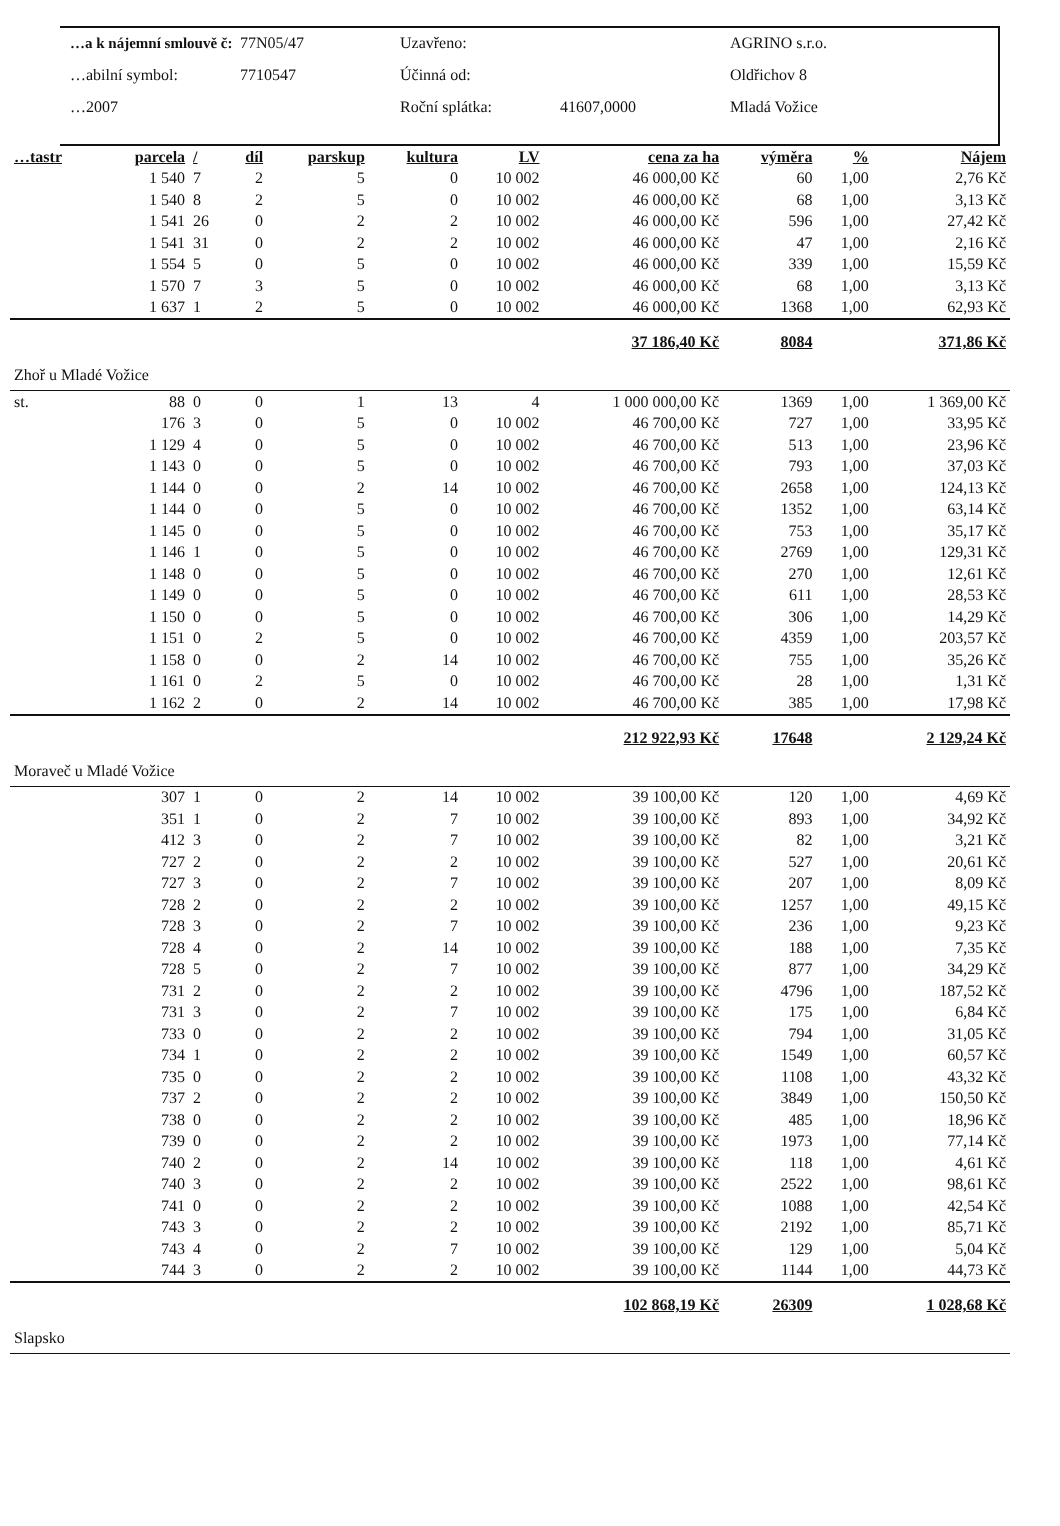…a k nájemní smlouvě č:
77N05/47
Uzavřeno:
AGRINO s.r.o.
…abilní symbol:
7710547
Účinná od:
Oldřichov 8
…2007
Roční splátka:
41607,0000
Mladá Vožice
| …tastr | parcela | / | díl | parskup | kultura | LV | cena za ha | výměra | % | Nájem |
| --- | --- | --- | --- | --- | --- | --- | --- | --- | --- | --- |
| | 1 540 | 7 | 2 | 5 | 0 | 10 002 | 46 000,00 Kč | 60 | 1,00 | 2,76 Kč |
| | 1 540 | 8 | 2 | 5 | 0 | 10 002 | 46 000,00 Kč | 68 | 1,00 | 3,13 Kč |
| | 1 541 | 26 | 0 | 2 | 2 | 10 002 | 46 000,00 Kč | 596 | 1,00 | 27,42 Kč |
| | 1 541 | 31 | 0 | 2 | 2 | 10 002 | 46 000,00 Kč | 47 | 1,00 | 2,16 Kč |
| | 1 554 | 5 | 0 | 5 | 0 | 10 002 | 46 000,00 Kč | 339 | 1,00 | 15,59 Kč |
| | 1 570 | 7 | 3 | 5 | 0 | 10 002 | 46 000,00 Kč | 68 | 1,00 | 3,13 Kč |
| | 1 637 | 1 | 2 | 5 | 0 | 10 002 | 46 000,00 Kč | 1368 | 1,00 | 62,93 Kč |
| | | | | | | | 37 186,40 Kč | 8084 | | 371,86 Kč |
| Zhoř u Mladé Vožice | | | | | | | | | | |
| st. | 88 | 0 | 0 | 1 | 13 | 4 | 1 000 000,00 Kč | 1369 | 1,00 | 1 369,00 Kč |
| | 176 | 3 | 0 | 5 | 0 | 10 002 | 46 700,00 Kč | 727 | 1,00 | 33,95 Kč |
| | 1 129 | 4 | 0 | 5 | 0 | 10 002 | 46 700,00 Kč | 513 | 1,00 | 23,96 Kč |
| | 1 143 | 0 | 0 | 5 | 0 | 10 002 | 46 700,00 Kč | 793 | 1,00 | 37,03 Kč |
| | 1 144 | 0 | 0 | 2 | 14 | 10 002 | 46 700,00 Kč | 2658 | 1,00 | 124,13 Kč |
| | 1 144 | 0 | 0 | 5 | 0 | 10 002 | 46 700,00 Kč | 1352 | 1,00 | 63,14 Kč |
| | 1 145 | 0 | 0 | 5 | 0 | 10 002 | 46 700,00 Kč | 753 | 1,00 | 35,17 Kč |
| | 1 146 | 1 | 0 | 5 | 0 | 10 002 | 46 700,00 Kč | 2769 | 1,00 | 129,31 Kč |
| | 1 148 | 0 | 0 | 5 | 0 | 10 002 | 46 700,00 Kč | 270 | 1,00 | 12,61 Kč |
| | 1 149 | 0 | 0 | 5 | 0 | 10 002 | 46 700,00 Kč | 611 | 1,00 | 28,53 Kč |
| | 1 150 | 0 | 0 | 5 | 0 | 10 002 | 46 700,00 Kč | 306 | 1,00 | 14,29 Kč |
| | 1 151 | 0 | 2 | 5 | 0 | 10 002 | 46 700,00 Kč | 4359 | 1,00 | 203,57 Kč |
| | 1 158 | 0 | 0 | 2 | 14 | 10 002 | 46 700,00 Kč | 755 | 1,00 | 35,26 Kč |
| | 1 161 | 0 | 2 | 5 | 0 | 10 002 | 46 700,00 Kč | 28 | 1,00 | 1,31 Kč |
| | 1 162 | 2 | 0 | 2 | 14 | 10 002 | 46 700,00 Kč | 385 | 1,00 | 17,98 Kč |
| | | | | | | | 212 922,93 Kč | 17648 | | 2 129,24 Kč |
| Moraveč u Mladé Vožice | | | | | | | | | | |
| | 307 | 1 | 0 | 2 | 14 | 10 002 | 39 100,00 Kč | 120 | 1,00 | 4,69 Kč |
| | 351 | 1 | 0 | 2 | 7 | 10 002 | 39 100,00 Kč | 893 | 1,00 | 34,92 Kč |
| | 412 | 3 | 0 | 2 | 7 | 10 002 | 39 100,00 Kč | 82 | 1,00 | 3,21 Kč |
| | 727 | 2 | 0 | 2 | 2 | 10 002 | 39 100,00 Kč | 527 | 1,00 | 20,61 Kč |
| | 727 | 3 | 0 | 2 | 7 | 10 002 | 39 100,00 Kč | 207 | 1,00 | 8,09 Kč |
| | 728 | 2 | 0 | 2 | 2 | 10 002 | 39 100,00 Kč | 1257 | 1,00 | 49,15 Kč |
| | 728 | 3 | 0 | 2 | 7 | 10 002 | 39 100,00 Kč | 236 | 1,00 | 9,23 Kč |
| | 728 | 4 | 0 | 2 | 14 | 10 002 | 39 100,00 Kč | 188 | 1,00 | 7,35 Kč |
| | 728 | 5 | 0 | 2 | 7 | 10 002 | 39 100,00 Kč | 877 | 1,00 | 34,29 Kč |
| | 731 | 2 | 0 | 2 | 2 | 10 002 | 39 100,00 Kč | 4796 | 1,00 | 187,52 Kč |
| | 731 | 3 | 0 | 2 | 7 | 10 002 | 39 100,00 Kč | 175 | 1,00 | 6,84 Kč |
| | 733 | 0 | 0 | 2 | 2 | 10 002 | 39 100,00 Kč | 794 | 1,00 | 31,05 Kč |
| | 734 | 1 | 0 | 2 | 2 | 10 002 | 39 100,00 Kč | 1549 | 1,00 | 60,57 Kč |
| | 735 | 0 | 0 | 2 | 2 | 10 002 | 39 100,00 Kč | 1108 | 1,00 | 43,32 Kč |
| | 737 | 2 | 0 | 2 | 2 | 10 002 | 39 100,00 Kč | 3849 | 1,00 | 150,50 Kč |
| | 738 | 0 | 0 | 2 | 2 | 10 002 | 39 100,00 Kč | 485 | 1,00 | 18,96 Kč |
| | 739 | 0 | 0 | 2 | 2 | 10 002 | 39 100,00 Kč | 1973 | 1,00 | 77,14 Kč |
| | 740 | 2 | 0 | 2 | 14 | 10 002 | 39 100,00 Kč | 118 | 1,00 | 4,61 Kč |
| | 740 | 3 | 0 | 2 | 2 | 10 002 | 39 100,00 Kč | 2522 | 1,00 | 98,61 Kč |
| | 741 | 0 | 0 | 2 | 2 | 10 002 | 39 100,00 Kč | 1088 | 1,00 | 42,54 Kč |
| | 743 | 3 | 0 | 2 | 2 | 10 002 | 39 100,00 Kč | 2192 | 1,00 | 85,71 Kč |
| | 743 | 4 | 0 | 2 | 7 | 10 002 | 39 100,00 Kč | 129 | 1,00 | 5,04 Kč |
| | 744 | 3 | 0 | 2 | 2 | 10 002 | 39 100,00 Kč | 1144 | 1,00 | 44,73 Kč |
| | | | | | | | 102 868,19 Kč | 26309 | | 1 028,68 Kč |
| Slapsko | | | | | | | | | | |